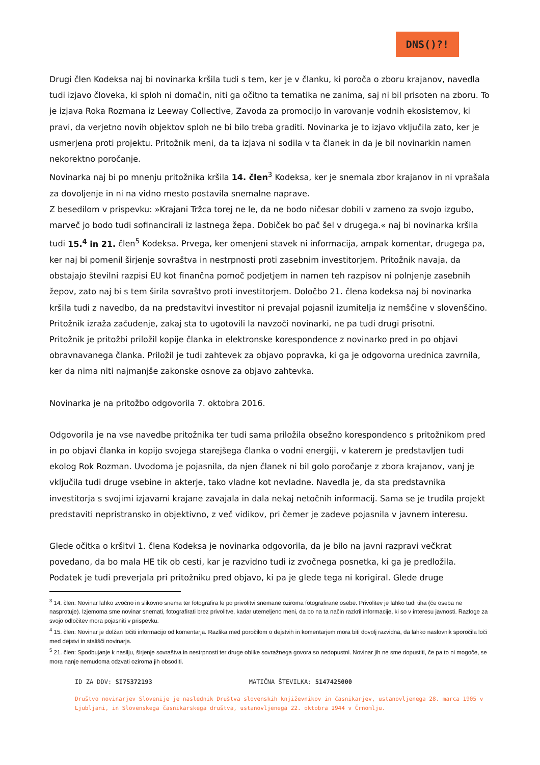DNS()?!
Drugi člen Kodeksa naj bi novinarka kršila tudi s tem, ker je v članku, ki poroča o zboru krajanov, navedla tudi izjavo človeka, ki sploh ni domačin, niti ga očitno ta tematika ne zanima, saj ni bil prisoten na zboru. To je izjava Roka Rozmana iz Leeway Collective, Zavoda za promocijo in varovanje vodnih ekosistemov, ki pravi, da verjetno novih objektov sploh ne bi bilo treba graditi. Novinarka je to izjavo vključila zato, ker je usmerjena proti projektu. Pritožnik meni, da ta izjava ni sodila v ta članek in da je bil novinarkin namen nekorektno poročanje.
Novinarka naj bi po mnenju pritožnika kršila 14. člen<sup>3</sup> Kodeksa, ker je snemala zbor krajanov in ni vprašala za dovoljenje in ni na vidno mesto postavila snemalne naprave.
Z besedilom v prispevku: »Krajani Tržca torej ne le, da ne bodo ničesar dobili v zameno za svojo izgubo, marveč jo bodo tudi sofinancirali iz lastnega žepa. Dobiček bo pač šel v drugega.« naj bi novinarka kršila tudi 15.<sup>4</sup> in 21. člen<sup>5</sup> Kodeksa. Prvega, ker omenjeni stavek ni informacija, ampak komentar, drugega pa, ker naj bi pomenil širjenje sovraštva in nestrpnosti proti zasebnim investitorjem. Pritožnik navaja, da obstajajo številni razpisi EU kot finančna pomoč podjetjem in namen teh razpisov ni polnjenje zasebnih žepov, zato naj bi s tem širila sovraštvo proti investitorjem. Določbo 21. člena kodeksa naj bi novinarka kršila tudi z navedbo, da na predstavitvi investitor ni prevajal pojasnil izumitelja iz nemščine v slovenščino. Pritožnik izraža začudenje, zakaj sta to ugotovili la navzoči novinarki, ne pa tudi drugi prisotni.
Pritožnik je pritožbi priložil kopije članka in elektronske korespondence z novinarko pred in po objavi obravnavanega članka. Priložil je tudi zahtevek za objavo popravka, ki ga je odgovorna urednica zavrnila, ker da nima niti najmanjše zakonske osnove za objavo zahtevka.
Novinarka je na pritožbo odgovorila 7. oktobra 2016.
Odgovorila je na vse navedbe pritožnika ter tudi sama priložila obsežno korespondenco s pritožnikom pred in po objavi članka in kopijo svojega starejšega članka o vodni energiji, v katerem je predstavljen tudi ekolog Rok Rozman. Uvodoma je pojasnila, da njen članek ni bil golo poročanje z zbora krajanov, vanj je vključila tudi druge vsebine in akterje, tako vladne kot nevladne. Navedla je, da sta predstavnika investitorja s svojimi izjavami krajane zavajala in dala nekaj netočnih informacij. Sama se je trudila projekt predstaviti nepristransko in objektivno, z več vidikov, pri čemer je zadeve pojasnila v javnem interesu.
Glede očitka o kršitvi 1. člena Kodeksa je novinarka odgovorila, da je bilo na javni razpravi večkrat povedano, da bo mala HE tik ob cesti, kar je razvidno tudi iz zvočnega posnetka, ki ga je predložila. Podatek je tudi preverjala pri pritožniku pred objavo, ki pa je glede tega ni korigiral. Glede druge
<sup>3</sup> 14. člen: Novinar lahko zvočno in slikovno snema ter fotografira le po privolitvi snemane oziroma fotografirane osebe. Privolitev je lahko tudi tiha (če oseba ne nasprotuje). Izjemoma sme novinar snemati, fotografirati brez privolitve, kadar utemeljeno meni, da bo na ta način razkril informacije, ki so v interesu javnosti. Razloge za svojo odločitev mora pojasniti v prispevku.
<sup>4</sup> 15. člen: Novinar je dolžan ločiti informacijo od komentarja. Razlika med poročilom o dejstvih in komentarjem mora biti dovolj razvidna, da lahko naslovnik sporočila loči med dejstvi in stališči novinarja.
<sup>5</sup> 21. člen: Spodbujanje k nasilju, širjenje sovraštva in nestrpnosti ter druge oblike sovražnega govora so nedopustni. Novinar jih ne sme dopustiti, če pa to ni mogoče, se mora nanje nemudoma odzvati oziroma jih obsoditi.
ID ZA DDV: SI75372193 MATIČNA ŠTEVILKA: 5147425000
Društvo novinarjev Slovenije je naslednik Društva slovenskih književnikov in časnikarjev, ustanovljenega 28. marca 1905 v Ljubljani, in Slovenskega časnikarskega društva, ustanovljenega 22. oktobra 1944 v Črnomlju.